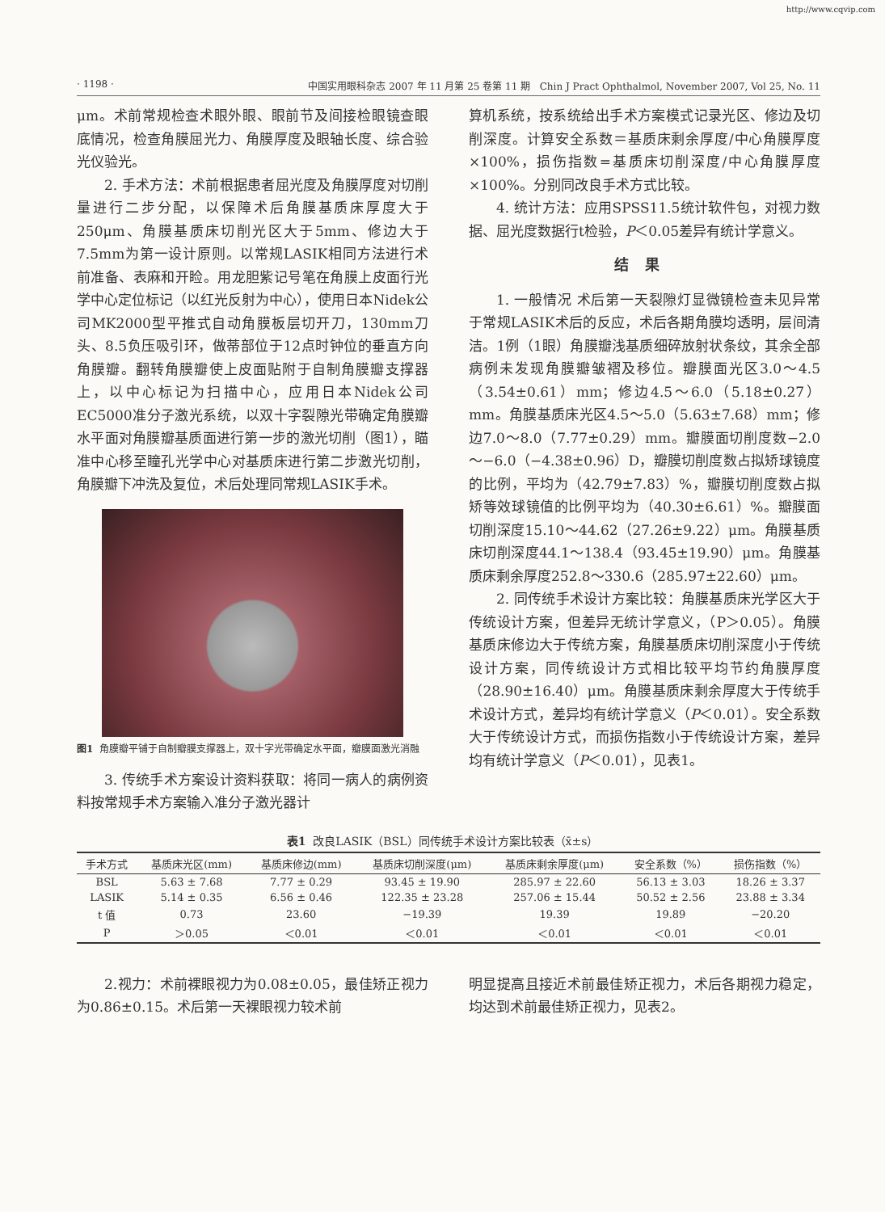http://www.cqvip.com
· 1198 · 中国实用眼科杂志 2007 年 11 月第 25 卷第 11 期 Chin J Pract Ophthalmol, November 2007, Vol 25, No. 11
μm。术前常规检查术眼外眼、眼前节及间接检眼镜查眼底情况，检查角膜屈光力、角膜厚度及眼轴长度、综合验光仪验光。
2. 手术方法：术前根据患者屈光度及角膜厚度对切削量进行二步分配，以保障术后角膜基质床厚度大于250μm、角膜基质床切削光区大于5mm、修边大于7.5mm为第一设计原则。以常规LASIK相同方法进行术前准备、表麻和开睑。用龙胆紫记号笔在角膜上皮面行光学中心定位标记（以红光反射为中心），使用日本Nidek公司MK2000型平推式自动角膜板层切开刀，130mm刀头、8.5负压吸引环，做蒂部位于12点时钟位的垂直方向角膜瓣。翻转角膜瓣使上皮面贴附于自制角膜瓣支撑器上，以中心标记为扫描中心，应用日本Nidek公司EC5000准分子激光系统，以双十字裂隙光带确定角膜瓣水平面对角膜瓣基质面进行第一步的激光切削（图1），瞄准中心移至瞳孔光学中心对基质床进行第二步激光切削，角膜瓣下冲洗及复位，术后处理同常规LASIK手术。
图1 角膜瓣平铺于自制瓣膜支撑器上，双十字光带确定水平面，瓣膜面激光消融
3. 传统手术方案设计资料获取：将同一病人的病例资料按常规手术方案输入准分子激光器计
算机系统，按系统给出手术方案模式记录光区、修边及切削深度。计算安全系数＝基质床剩余厚度/中心角膜厚度×100%，损伤指数=基质床切削深度/中心角膜厚度×100%。分别同改良手术方式比较。
4. 统计方法：应用SPSS11.5统计软件包，对视力数据、屈光度数据行t检验，P＜0.05差异有统计学意义。
结果
1. 一般情况 术后第一天裂隙灯显微镜检查未见异常于常规LASIK术后的反应，术后各期角膜均透明，层间清洁。1例（1眼）角膜瓣浅基质细碎放射状条纹，其余全部病例未发现角膜瓣皱褶及移位。瓣膜面光区3.0～4.5（3.54±0.61）mm；修边4.5～6.0（5.18±0.27）mm。角膜基质床光区4.5～5.0（5.63±7.68）mm；修边7.0～8.0（7.77±0.29）mm。瓣膜面切削度数−2.0～−6.0（−4.38±0.96）D，瓣膜切削度数占拟矫球镜度的比例，平均为（42.79±7.83）%，瓣膜切削度数占拟矫等效球镜值的比例平均为（40.30±6.61）%。瓣膜面切削深度15.10～44.62（27.26±9.22）μm。角膜基质床切削深度44.1～138.4（93.45±19.90）μm。角膜基质床剩余厚度252.8～330.6（285.97±22.60）μm。
2. 同传统手术设计方案比较：角膜基质床光学区大于传统设计方案，但差异无统计学意义，（P＞0.05）。角膜基质床修边大于传统方案，角膜基质床切削深度小于传统设计方案，同传统设计方式相比较平均节约角膜厚度（28.90±16.40）μm。角膜基质床剩余厚度大于传统手术设计方式，差异均有统计学意义（P＜0.01）。安全系数大于传统设计方式，而损伤指数小于传统设计方案，差异均有统计学意义（P＜0.01），见表1。
表1 改良LASIK（BSL）同传统手术设计方案比较表（x̄±s）
| 手术方式 | 基质床光区(mm) | 基质床修边(mm) | 基质床切削深度(μm) | 基质床剩余厚度(μm) | 安全系数（%） | 损伤指数（%） |
| --- | --- | --- | --- | --- | --- | --- |
| BSL | 5.63 ± 7.68 | 7.77 ± 0.29 | 93.45 ± 19.90 | 285.97 ± 22.60 | 56.13 ± 3.03 | 18.26 ± 3.37 |
| LASIK | 5.14 ± 0.35 | 6.56 ± 0.46 | 122.35 ± 23.28 | 257.06 ± 15.44 | 50.52 ± 2.56 | 23.88 ± 3.34 |
| t 值 | 0.73 | 23.60 | −19.39 | 19.39 | 19.89 | −20.20 |
| P | ＞0.05 | ＜0.01 | ＜0.01 | ＜0.01 | ＜0.01 | ＜0.01 |
2.视力：术前裸眼视力为0.08±0.05，最佳矫正视力为0.86±0.15。术后第一天裸眼视力较术前
明显提高且接近术前最佳矫正视力，术后各期视力稳定，均达到术前最佳矫正视力，见表2。